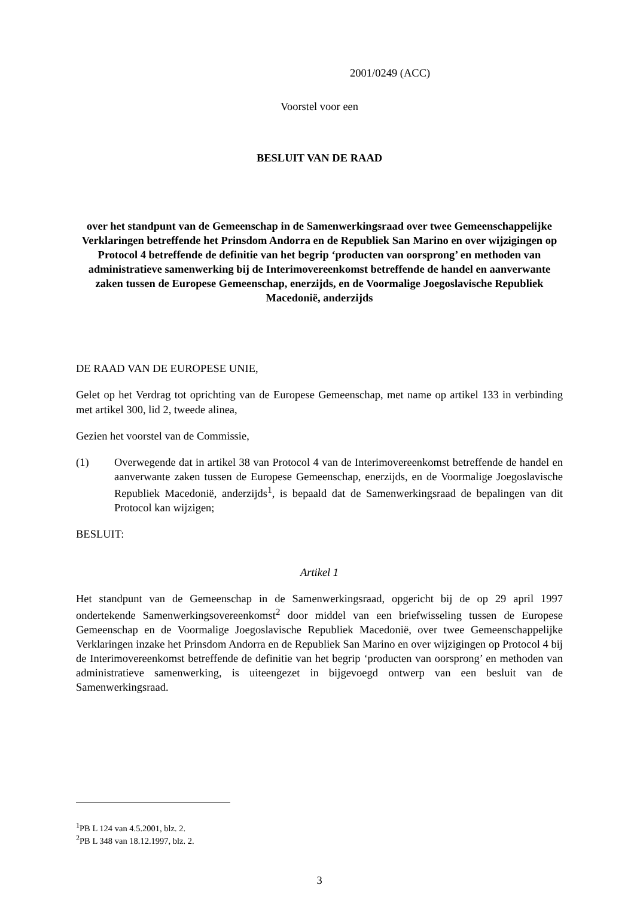2001/0249 (ACC)
Voorstel voor een
BESLUIT VAN DE RAAD
over het standpunt van de Gemeenschap in de Samenwerkingsraad over twee Gemeenschappelijke Verklaringen betreffende het Prinsdom Andorra en de Republiek San Marino en over wijzigingen op Protocol 4 betreffende de definitie van het begrip ‘producten van oorsprong’ en methoden van administratieve samenwerking bij de Interimovereenkomst betreffende de handel en aanverwante zaken tussen de Europese Gemeenschap, enerzijds, en de Voormalige Joegoslavische Republiek Macedonië, anderzijds
DE RAAD VAN DE EUROPESE UNIE,
Gelet op het Verdrag tot oprichting van de Europese Gemeenschap, met name op artikel 133 in verbinding met artikel 300, lid 2, tweede alinea,
Gezien het voorstel van de Commissie,
(1) Overwegende dat in artikel 38 van Protocol 4 van de Interimovereenkomst betreffende de handel en aanverwante zaken tussen de Europese Gemeenschap, enerzijds, en de Voormalige Joegoslavische Republiek Macedonië, anderzijds<sup>1</sup>, is bepaald dat de Samenwerkingsraad de bepalingen van dit Protocol kan wijzigen;
BESLUIT:
Artikel 1
Het standpunt van de Gemeenschap in de Samenwerkingsraad, opgericht bij de op 29 april 1997 ondertekende Samenwerkingsovereenkomst<sup>2</sup> door middel van een briefwisseling tussen de Europese Gemeenschap en de Voormalige Joegoslavische Republiek Macedonië, over twee Gemeenschappelijke Verklaringen inzake het Prinsdom Andorra en de Republiek San Marino en over wijzigingen op Protocol 4 bij de Interimovereenkomst betreffende de definitie van het begrip ‘producten van oorsprong’ en methoden van administratieve samenwerking, is uiteengezet in bijgevoegd ontwerp van een besluit van de Samenwerkingsraad.
<sup>1</sup> PB L 124 van 4.5.2001, blz. 2.
<sup>2</sup> PB L 348 van 18.12.1997, blz. 2.
3